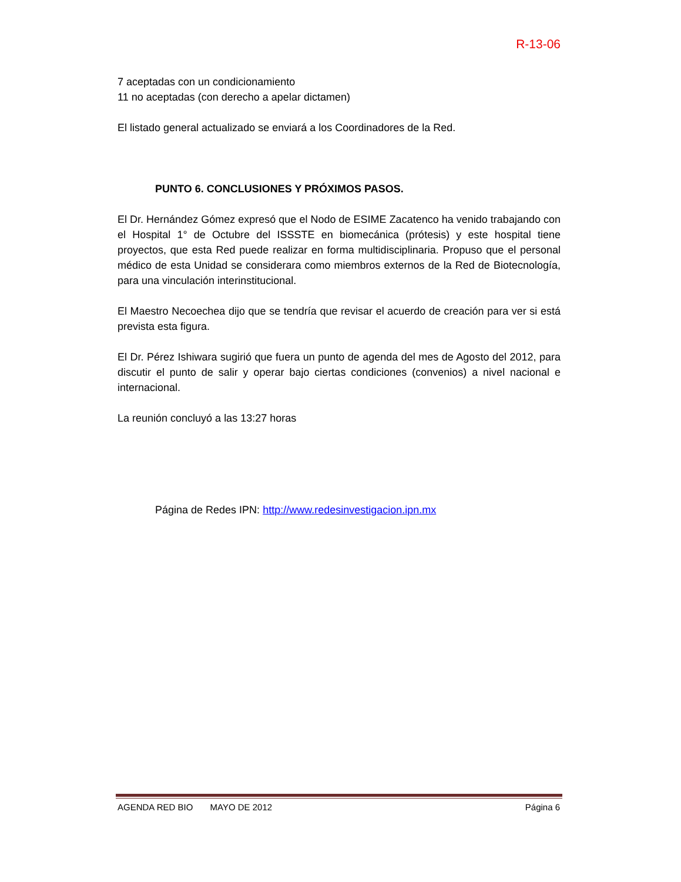R-13-06
7 aceptadas con un condicionamiento
11 no aceptadas (con derecho a apelar dictamen)
El listado general actualizado se enviará a los Coordinadores de la Red.
PUNTO 6. CONCLUSIONES Y PRÓXIMOS PASOS.
El Dr. Hernández Gómez expresó que el Nodo de ESIME Zacatenco ha venido trabajando con el Hospital 1° de Octubre del ISSSTE en biomecánica (prótesis) y este hospital tiene proyectos, que esta Red puede realizar en forma multidisciplinaria. Propuso que el personal médico de esta Unidad se considerara como miembros externos de la Red de Biotecnología, para una vinculación interinstitucional.
El Maestro Necoechea dijo que se tendría que revisar el acuerdo de creación para ver si está prevista esta figura.
El Dr. Pérez Ishiwara sugirió que fuera un punto de agenda del mes de Agosto del 2012, para discutir el punto de salir y operar bajo ciertas condiciones (convenios) a nivel nacional e internacional.
La reunión concluyó a las 13:27 horas
Página de Redes IPN: http://www.redesinvestigacion.ipn.mx
AGENDA RED BIO MAYO DE 2012 Página 6